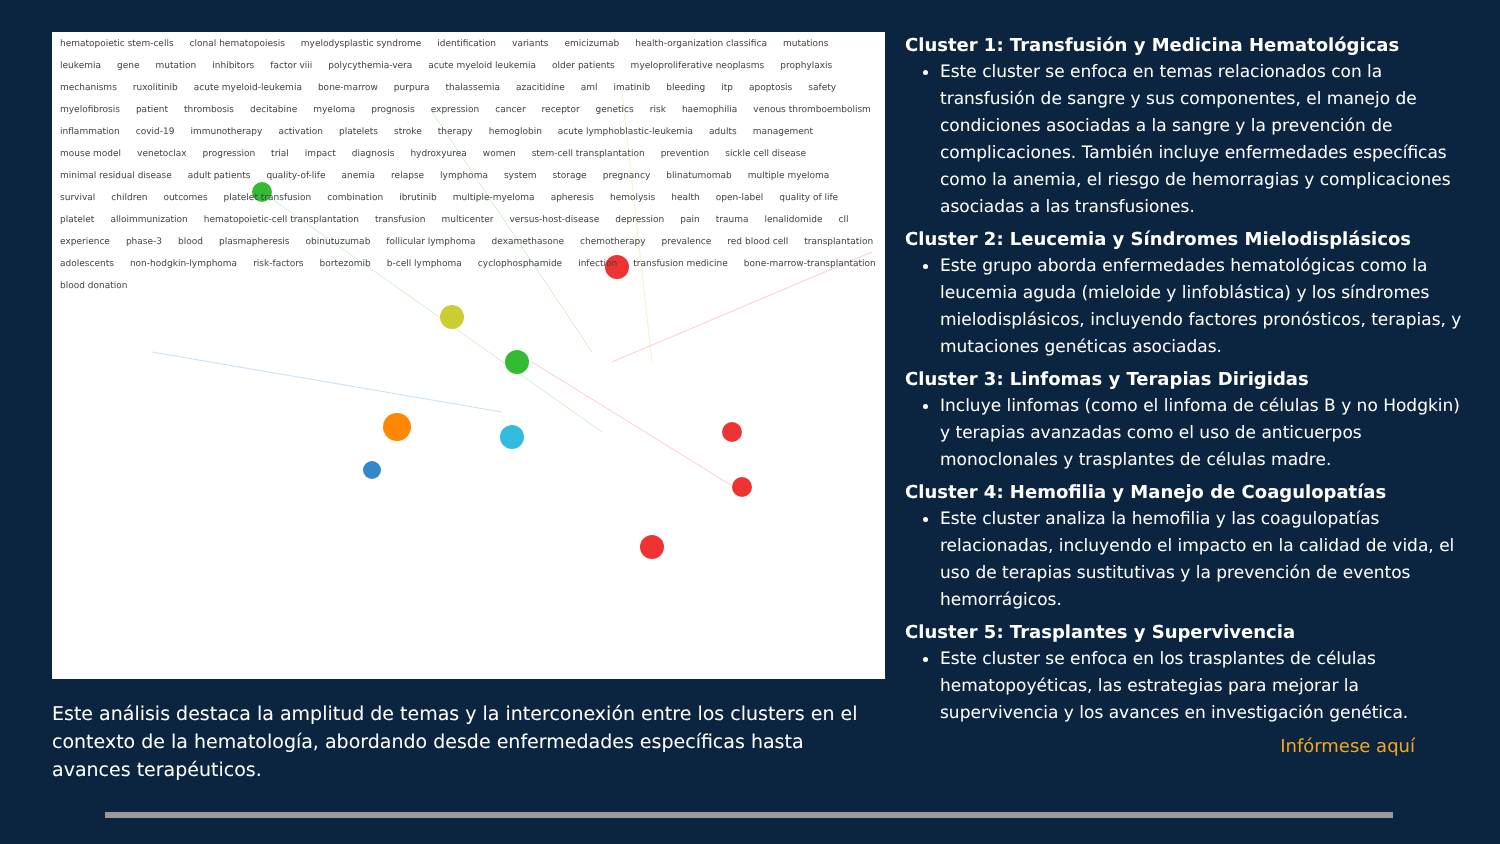hematopoietic stem-cells clonal hematopoiesis myelodysplastic syndrome identification variants emicizumab health-organization classifica mutations leukemia gene mutation inhibitors factor viii polycythemia-vera acute myeloid leukemia older patients myeloproliferative neoplasms prophylaxis mechanisms ruxolitinib acute myeloid-leukemia bone-marrow purpura thalassemia azacitidine aml imatinib bleeding itp apoptosis safety myelofibrosis patient thrombosis decitabine myeloma prognosis expression cancer receptor genetics risk haemophilia venous thromboembolism inflammation covid-19 immunotherapy activation platelets stroke therapy hemoglobin acute lymphoblastic-leukemia adults management mouse model venetoclax progression trial impact diagnosis hydroxyurea women stem-cell transplantation prevention sickle cell disease minimal residual disease adult patients quality-of-life anemia relapse lymphoma system storage pregnancy blinatumomab multiple myeloma survival children outcomes platelet transfusion combination ibrutinib multiple-myeloma apheresis hemolysis health open-label quality of life platelet alloimmunization hematopoietic-cell transplantation transfusion multicenter versus-host-disease depression pain trauma lenalidomide cll experience phase-3 blood plasmapheresis obinutuzumab follicular lymphoma dexamethasone chemotherapy prevalence red blood cell transplantation adolescents non-hodgkin-lymphoma risk-factors bortezomib b-cell lymphoma cyclophosphamide infection transfusion medicine bone-marrow-transplantation blood donation
Este análisis destaca la amplitud de temas y la interconexión entre los clusters en el contexto de la hematología, abordando desde enfermedades específicas hasta avances terapéuticos.
Cluster 1: Transfusión y Medicina Hematológicas
Este cluster se enfoca en temas relacionados con la transfusión de sangre y sus componentes, el manejo de condiciones asociadas a la sangre y la prevención de complicaciones. También incluye enfermedades específicas como la anemia, el riesgo de hemorragias y complicaciones asociadas a las transfusiones.
Cluster 2: Leucemia y Síndromes Mielodisplásicos
Este grupo aborda enfermedades hematológicas como la leucemia aguda (mieloide y linfoblástica) y los síndromes mielodisplásicos, incluyendo factores pronósticos, terapias, y mutaciones genéticas asociadas.
Cluster 3: Linfomas y Terapias Dirigidas
Incluye linfomas (como el linfoma de células B y no Hodgkin) y terapias avanzadas como el uso de anticuerpos monoclonales y trasplantes de células madre.
Cluster 4: Hemofilia y Manejo de Coagulopatías
Este cluster analiza la hemofilia y las coagulopatías relacionadas, incluyendo el impacto en la calidad de vida, el uso de terapias sustitutivas y la prevención de eventos hemorrágicos.
Cluster 5: Trasplantes y Supervivencia
Este cluster se enfoca en los trasplantes de células hematopoyéticas, las estrategias para mejorar la supervivencia y los avances en investigación genética.
Infórmese aquí